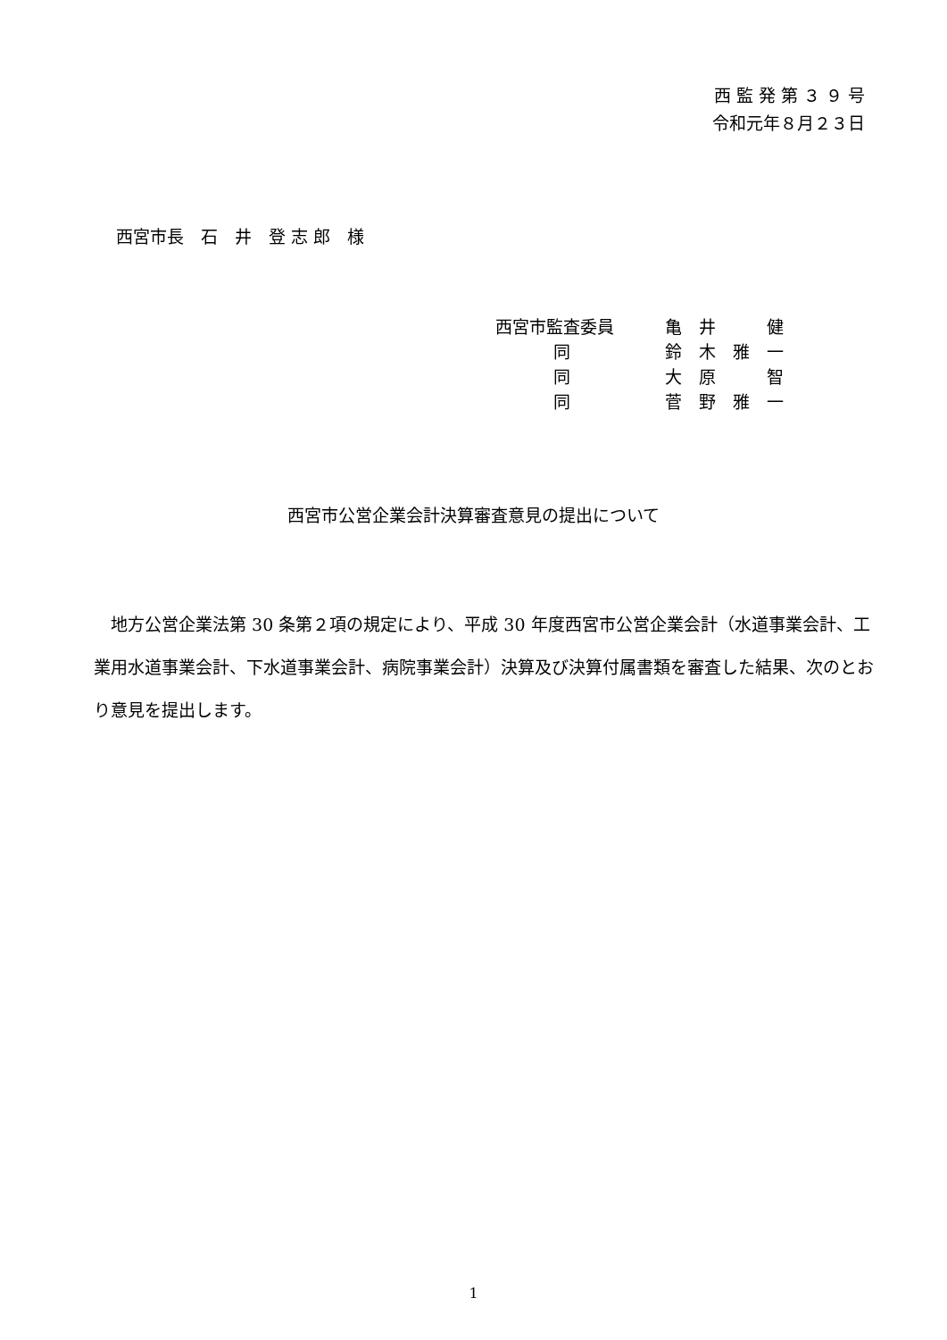西 監 発 第 ３ ９ 号
令和元年８月２３日
西宮市長　石　井　登 志 郎　様
| 西宮市監査委員 | 亀 井 健 |
| 同 | 鈴 木 雅 一 |
| 同 | 大 原 智 |
| 同 | 菅 野 雅 一 |
西宮市公営企業会計決算審査意見の提出について
地方公営企業法第 30 条第２項の規定により、平成 30 年度西宮市公営企業会計（水道事業会計、工業用水道事業会計、下水道事業会計、病院事業会計）決算及び決算付属書類を審査した結果、次のとおり意見を提出します。
1